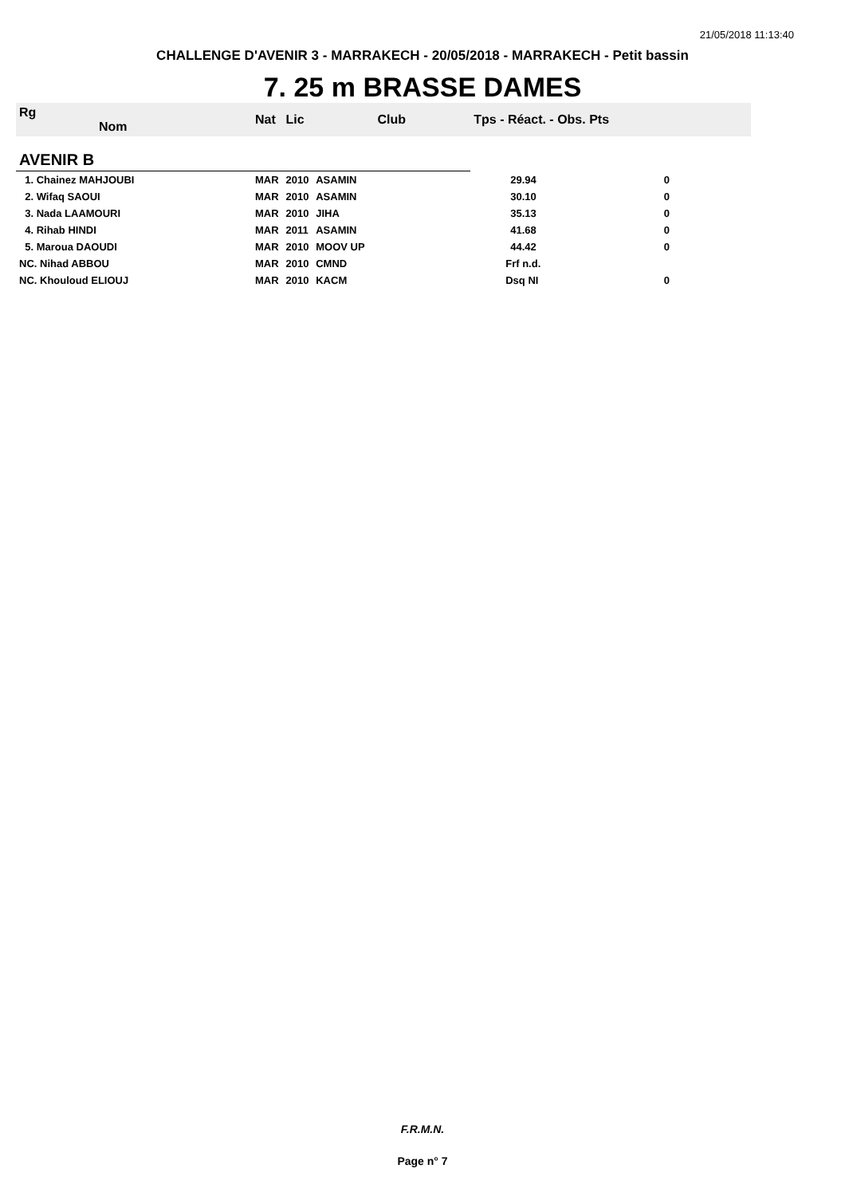21/05/2018 11:13:40
CHALLENGE D'AVENIR 3 - MARRAKECH - 20/05/2018 - MARRAKECH - Petit bassin
7. 25 m BRASSE DAMES
| Rg Nom | | Nat | Lic | Club | Tps - Réact. - Obs. Pts | | |
| --- | --- | --- | --- | --- | --- | --- | --- |
| AVENIR B | | | | | | | |
| 1. Chainez MAHJOUBI | | MAR | 2010 | ASAMIN | 29.94 | 0 | |
| 2. Wifaq SAOUI | | MAR | 2010 | ASAMIN | 30.10 | 0 | |
| 3. Nada LAAMOURI | | MAR | 2010 | JIHA | 35.13 | 0 | |
| 4. Rihab HINDI | | MAR | 2011 | ASAMIN | 41.68 | 0 | |
| 5. Maroua DAOUDI | | MAR | 2010 | MOOV UP | 44.42 | 0 | |
| NC. Nihad ABBOU | | MAR | 2010 | CMND | Frf n.d. | | |
| NC. Khouloud ELIOUJ | | MAR | 2010 | KACM | Dsq NI | 0 | |
F.R.M.N.
Page n° 7